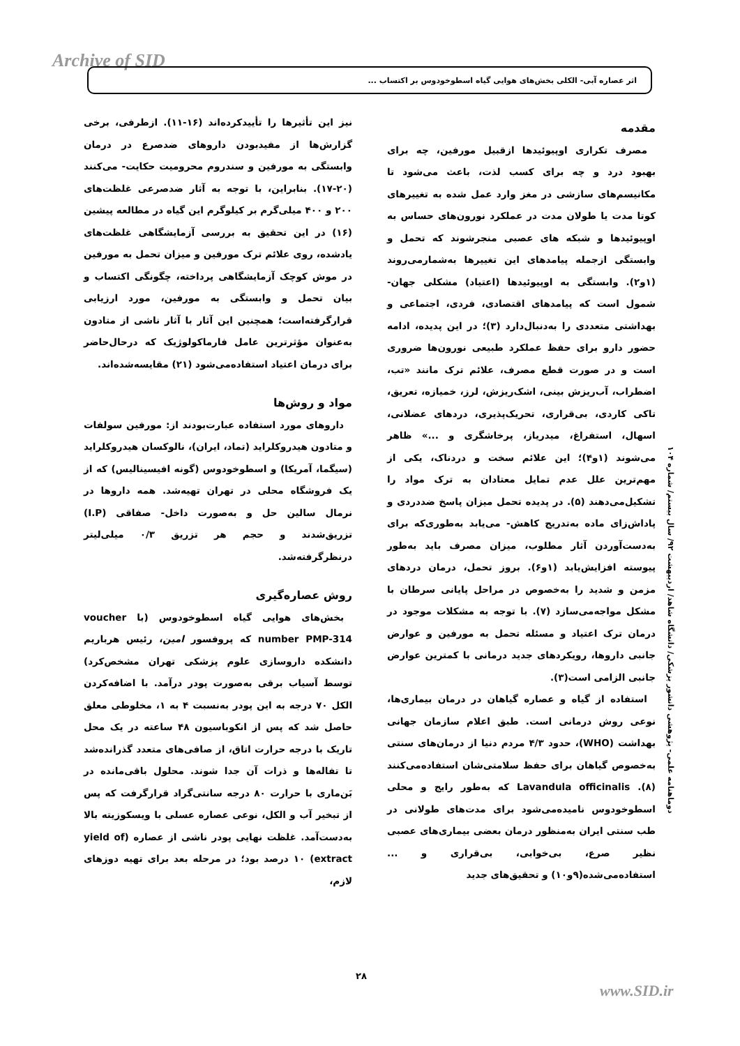Archive of SID اثر عصاره آبی- الکلی بخش‌های هوایی گیاه اسطوخودوس بر اکتساب ...
مقدمه
مصرف تکراری اوپیوئیدها ازقبیل مورفین، چه برای بهبود درد و چه برای کسب لذت، باعث می‌شود تا مکانیسم‌های سازشی در مغز وارد عمل شده به تغییرهای کوتا مدت یا طولان مدت در عملکرد نورون‌های حساس به اوپیوئیدها و شبکه های عصبی منجرشوند که تحمل و وابستگی ازجمله پیامدهای این تغییرها به‌شمارمی‌روند (۱و۲). وابستگی به اوپیوئیدها (اعتیاد) مشکلی جهان- شمول است که پیامدهای اقتصادی، فردی، اجتماعی و بهداشتی متعددی را به‌دنبال‌دارد (۳)؛ در این پدیده، ادامه حضور دارو برای حفظ عملکرد طبیعی نورون‌ها ضروری است و در صورت قطع مصرف، علائم ترک مانند «تب، اضطراب، آب‌ریزش بینی، اشک‌ریزش، لرز، خمیازه، تعریق، تاکی کاردی، بی‌قراری، تحریک‌پذیری، دردهای عضلانی، اسهال، استفراغ، میدریاز، پرخاشگری و ...» ظاهر می‌شوند (۱و۴)؛ این علائم سخت و دردناک، یکی از مهم‌ترین علل عدم تمایل معتادان به ترک مواد را تشکیل‌می‌دهند (۵). در پدیده تحمل میزان پاسخ ضددردی و پاداش‌زای ماده به‌تدریج کاهش- می‌یابد به‌طوری‌که برای به‌دست‌آوردن آثار مطلوب، میزان مصرف باید به‌طور پیوسته افزایش‌یابد (۱و۶). بروز تحمل، درمان دردهای مزمن و شدید را به‌خصوص در مراحل پایانی سرطان با مشکل مواجه‌می‌سازد (۷). با توجه به مشکلات موجود در درمان ترک اعتیاد و مسئله تحمل به مورفین و عوارض جانبی داروها، رویکردهای جدید درمانی با کمترین عوارض جانبی الزامی است(۳).
استفاده از گیاه و عصاره گیاهان در درمان بیماری‌ها، نوعی روش درمانی است. طبق اعلام سازمان جهانی بهداشت (WHO)، حدود ۴/۳ مردم دنیا از درمان‌های سنتی به‌خصوص گیاهان برای حفظ سلامتی‌شان استفاده‌می‌کنند (۸). Lavandula officinalis که به‌طور رایج و محلی اسطوخودوس نامیده‌می‌شود برای مدت‌های طولانی در طب سنتی ایران به‌منظور درمان بعضی بیماری‌های عصبی نظیر صرع، بی‌خوابی، بی‌قراری و ... استفاده‌می‌شده(۹و۱۰) و تحقیق‌های جدید
نیز این تأثیرها را تأییدکرده‌اند (۱۶-۱۱). ازطرفی، برخی گزارش‌ها از مفیدبودن داروهای ضدصرع در درمان وابستگی به مورفین و سندروم محرومیت حکایت- می‌کنند (۲۰-۱۷). بنابراین، با توجه به آثار ضدصرعی غلظت‌های ۲۰۰ و ۴۰۰ میلی‌گرم بر کیلوگرم این گیاه در مطالعه پیشین (۱۶) در این تحقیق به بررسی آزمایشگاهی غلظت‌های یادشده، روی علائم ترک مورفین و میزان تحمل به مورفین در موش کوچک آزمایشگاهی پرداخته، چگونگی اکتساب و بیان تحمل و وابستگی به مورفین، مورد ارزیابی قرارگرفته‌است؛ همچنین این آثار با آثار ناشی از متادون به‌عنوان مؤثرترین عامل فارماکولوژیک که درحال‌حاضر برای درمان اعتیاد استفاده‌می‌شود (۲۱) مقایسه‌شده‌اند.
مواد و روش‌ها
داروهای مورد استفاده عبارت‌بودند از: مورفین سولفات و متادون هیدروکلراید (تماد، ایران)، نالوکسان هیدروکلراید (سیگما، آمریکا) و اسطوخودوس (گونه افیسینالیس) که از یک فروشگاه محلی در تهران تهیه‌شد. همه داروها در نرمال سالین حل و به‌صورت داخل- صفاقی (I.P) تزریق‌شدند و حجم هر تزریق ۰/۳ میلی‌لیتر درنظرگرفته‌شد.
روش عصاره‌گیری
بخش‌های هوایی گیاه اسطوخودوس (با voucher number PMP-314 که پروفسور امین، رئیس هرباریم دانشکده داروسازی علوم پزشکی تهران مشخص‌کرد) توسط آسیاب برقی به‌صورت پودر درآمد. با اضافه‌کردن الکل ۷۰ درجه به این پودر به‌نسبت ۴ به ۱، مخلوطی معلق حاصل شد که پس از انکوباسیون ۴۸ ساعته در یک محل تاریک با درجه حرارت اتاق، از صافی‌های متعدد گذرانده‌شد تا تفاله‌ها و ذرات آن جدا شوند. محلول باقی‌مانده در بَن‌ماری با حرارت ۸۰ درجه سانتی‌گراد قرارگرفت که پس از تبخیر آب و الکل، نوعی عصاره عسلی با ویسکوزیته بالا به‌دست‌آمد. غلظت نهایی پودر ناشی از عصاره (yield of extract) ۱۰ درصد بود؛ در مرحله بعد برای تهیه دوزهای لازم،
دوماهنامه علمی- پژوهشی دانشور پزشکی/ دانشگاه شاهد/ اردیبهشت ۹۲/ سال بیستم/ شماره ۱۰۴
۲۸
www.SID.ir